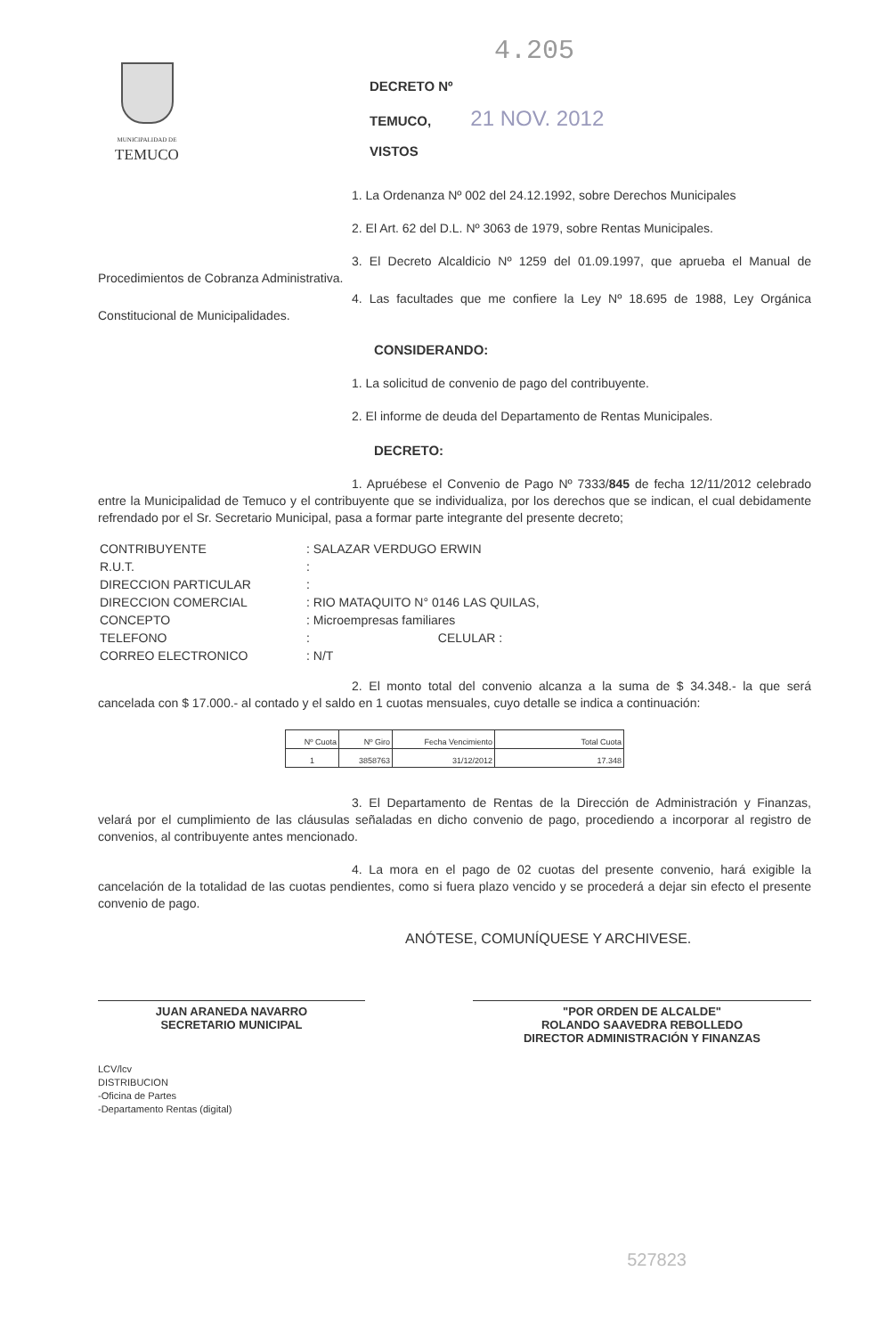MUNICIPALIDAD DE
TEMUCO
4.205
DECRETO Nº
TEMUCO, 21 NOV. 2012
VISTOS
1. La Ordenanza Nº 002 del 24.12.1992, sobre Derechos Municipales
2. El Art. 62 del D.L. Nº 3063 de 1979, sobre Rentas Municipales.
3. El Decreto Alcaldicio Nº 1259 del 01.09.1997, que aprueba el Manual de Procedimientos de Cobranza Administrativa.
4. Las facultades que me confiere la Ley Nº 18.695 de 1988, Ley Orgánica Constitucional de Municipalidades.
CONSIDERANDO:
1. La solicitud de convenio de pago del contribuyente.
2. El informe de deuda del Departamento de Rentas Municipales.
DECRETO:
1. Apruébese el Convenio de Pago Nº 7333/845 de fecha 12/11/2012 celebrado entre la Municipalidad de Temuco y el contribuyente que se individualiza, por los derechos que se indican, el cual debidamente refrendado por el Sr. Secretario Municipal, pasa a formar parte integrante del presente decreto;
| CONTRIBUYENTE | : SALAZAR VERDUGO ERWIN |
| R.U.T. | : |
| DIRECCION PARTICULAR | : |
| DIRECCION COMERCIAL | : RIO MATAQUITO N° 0146 LAS QUILAS, |
| CONCEPTO | : Microempresas familiares |
| TELEFONO | : CELULAR : |
| CORREO ELECTRONICO | : N/T |
2. El monto total del convenio alcanza a la suma de $ 34.348.- la que será cancelada con $ 17.000.- al contado y el saldo en 1 cuotas mensuales, cuyo detalle se indica a continuación:
| Nº Cuota | Nº Giro | Fecha Vencimiento | Total Cuota |
| --- | --- | --- | --- |
| 1 | 3858763 | 31/12/2012 | 17.348 |
3. El Departamento de Rentas de la Dirección de Administración y Finanzas, velará por el cumplimiento de las cláusulas señaladas en dicho convenio de pago, procediendo a incorporar al registro de convenios, al contribuyente antes mencionado.
4. La mora en el pago de 02 cuotas del presente convenio, hará exigible la cancelación de la totalidad de las cuotas pendientes, como si fuera plazo vencido y se procederá a dejar sin efecto el presente convenio de pago.
ANÓTESE, COMUNÍQUESE Y ARCHIVESE.
JUAN ARANEDA NAVARRO
SECRETARIO MUNICIPAL
"POR ORDEN DE ALCALDE"
ROLANDO SAAVEDRA REBOLLEDO
DIRECTOR ADMINISTRACIÓN Y FINANZAS
LCV/lcv
DISTRIBUCION
-Oficina de Partes
-Departamento Rentas (digital)
527823